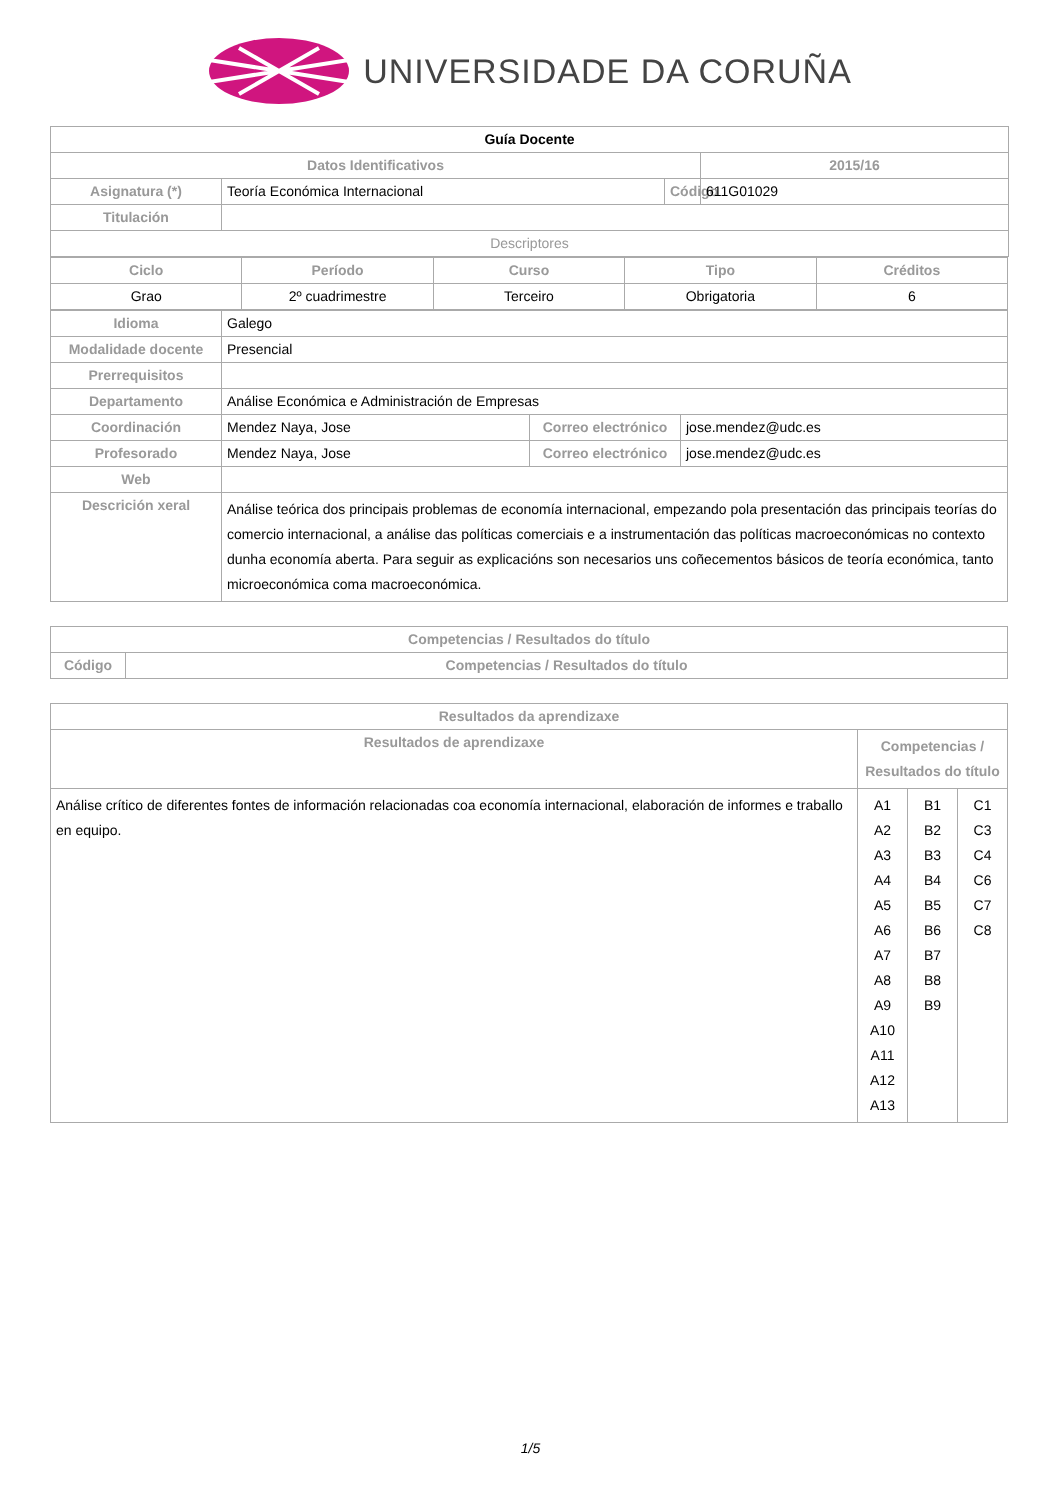UNIVERSIDADE DA CORUÑA
| Guía Docente | | | |
| --- | --- | --- | --- |
| Datos Identificativos | | | 2015/16 |
| Asignatura (*) | Teoría Económica Internacional | Código | 611G01029 |
| Titulación | | | |
| Descriptores | | | |
| Ciclo | Período | Curso | Tipo | Créditos |
| --- | --- | --- | --- | --- |
| Grao | 2º cuadrimestre | Terceiro | Obrigatoria | 6 |
| Idioma | Galego | | |
| Modalidade docente | Presencial | | |
| Prerrequisitos | | | |
| Departamento | Análise Económica e Administración de Empresas | | |
| Coordinación | Mendez Naya, Jose | Correo electrónico | jose.mendez@udc.es |
| Profesorado | Mendez Naya, Jose | Correo electrónico | jose.mendez@udc.es |
| Web | | | |
| Descrición xeral | Análise teórica dos principais problemas de economía internacional, empezando pola presentación das principais teorías do comercio internacional, a análise das políticas comerciais e a instrumentación das políticas macroeconómicas no contexto dunha economía aberta. Para seguir as explicacións son necesarios uns coñecementos básicos de teoría económica, tanto microeconómica coma macroeconómica. | | |
| Competencias / Resultados do título | |
| --- | --- |
| Código | Competencias / Resultados do título |
| Resultados da aprendizaxe | | | |
| --- | --- | --- | --- |
| Resultados de aprendizaxe | Competencias / Resultados do título | | |
| Análise crítico de diferentes fontes de información relacionadas coa economía internacional, elaboración de informes e traballo en equipo. | A1 A2 A3 A4 A5 A6 A7 A8 A9 A10 A11 A12 A13 | B1 B2 B3 B4 B5 B6 B7 B8 B9 | C1 C3 C4 C6 C7 C8 |
1/5